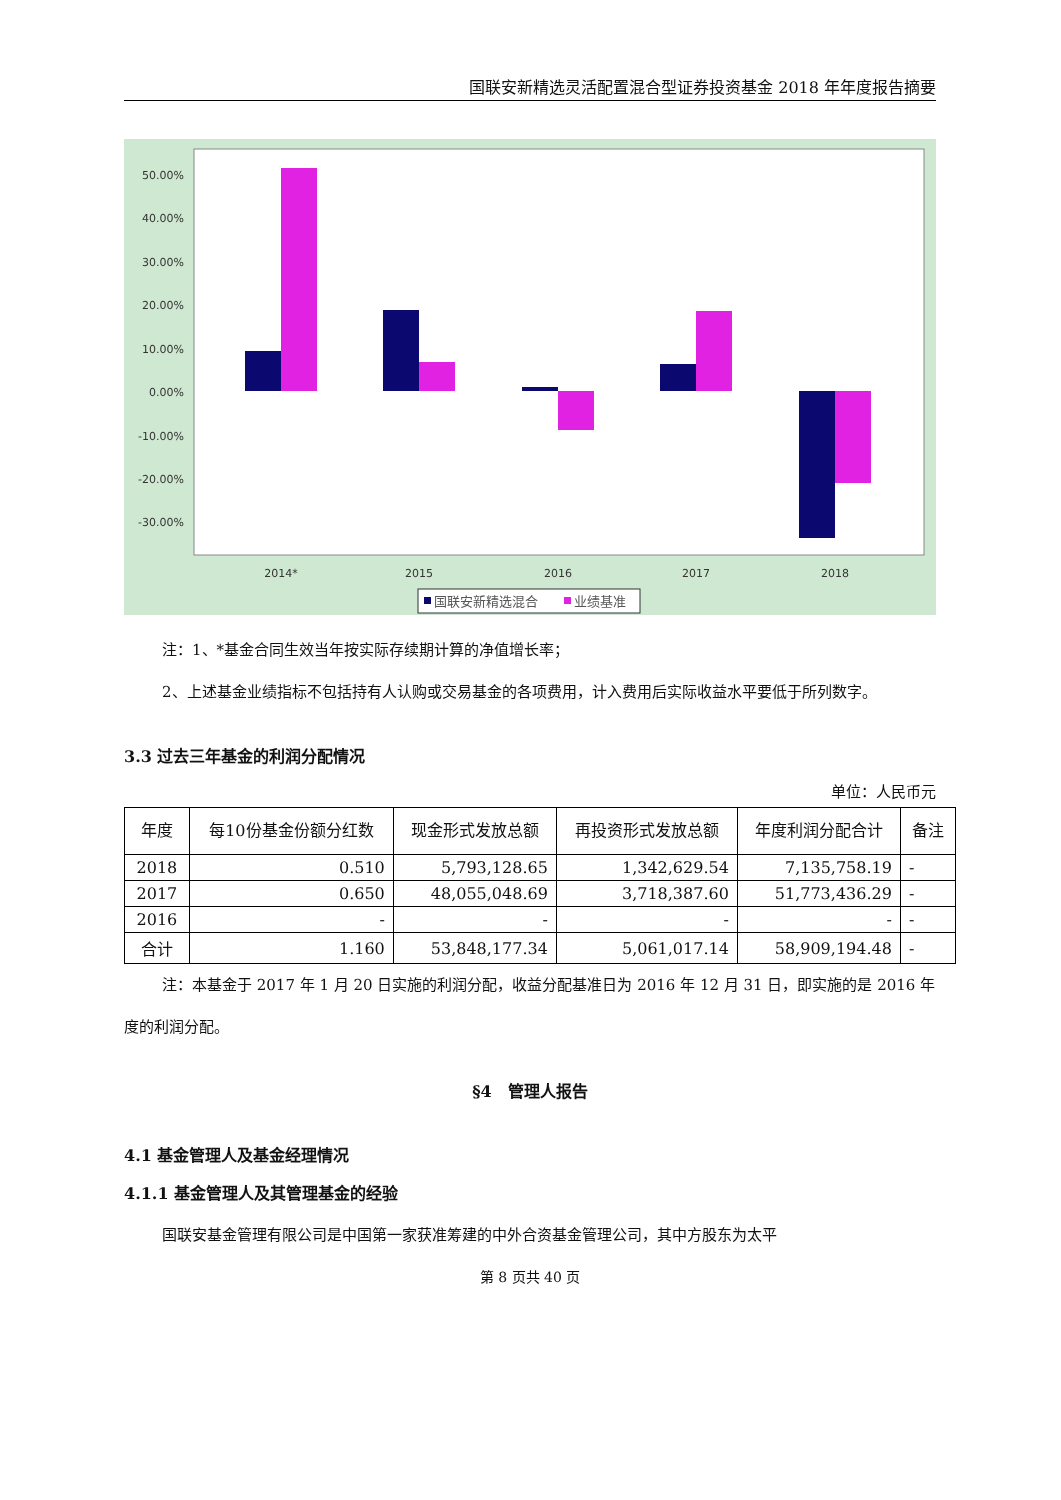国联安新精选灵活配置混合型证券投资基金 2018 年年度报告摘要
50.00%
40.00%
30.00%
20.00%
10.00%
0.00%
-10.00%
-20.00%
-30.00%
2014*
2015
2016
2017
2018
国联安新精选混合
业绩基准
注：1、*基金合同生效当年按实际存续期计算的净值增长率；
2、上述基金业绩指标不包括持有人认购或交易基金的各项费用，计入费用后实际收益水平要低于所列数字。
3.3 过去三年基金的利润分配情况
单位：人民币元
| 年度 | 每10份基金份额分红数 | 现金形式发放总额 | 再投资形式发放总额 | 年度利润分配合计 | 备注 |
| --- | --- | --- | --- | --- | --- |
| 2018 | 0.510 | 5,793,128.65 | 1,342,629.54 | 7,135,758.19 | - |
| 2017 | 0.650 | 48,055,048.69 | 3,718,387.60 | 51,773,436.29 | - |
| 2016 | - | - | - | - | - |
| 合计 | 1.160 | 53,848,177.34 | 5,061,017.14 | 58,909,194.48 | - |
注：本基金于 2017 年 1 月 20 日实施的利润分配，收益分配基准日为 2016 年 12 月 31 日，即实施的是 2016 年度的利润分配。
§4　管理人报告
4.1 基金管理人及基金经理情况
4.1.1 基金管理人及其管理基金的经验
国联安基金管理有限公司是中国第一家获准筹建的中外合资基金管理公司，其中方股东为太平
第 8 页共 40 页